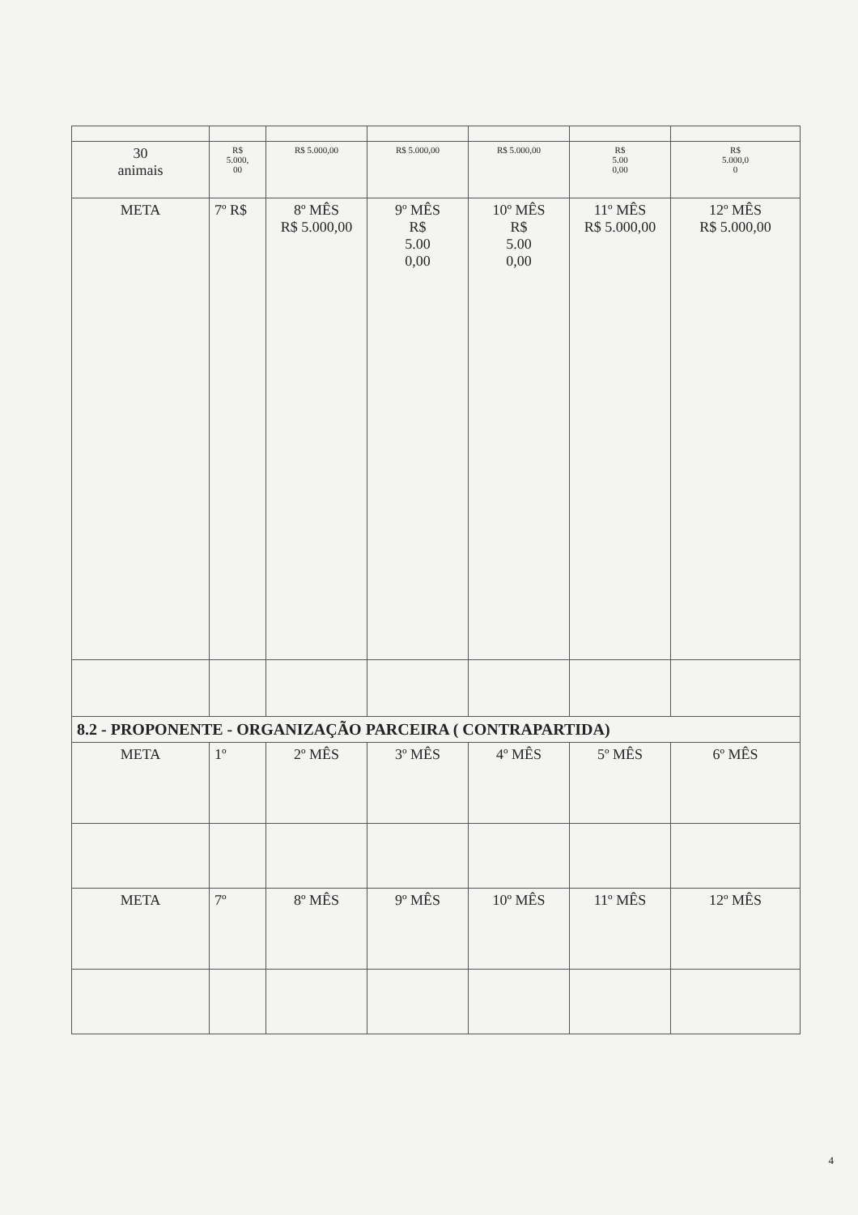| 30 animais | R$ 5.000, 00 | R$ 5.000,00 | R$ 5.000,00 | R$ 5.000,00 | R$ 5.00 0,00 | R$ 5.000,0 0 |
| META | 7º R$ | 8º MÊS R$ 5.000,00 | 9º MÊS R$ 5.00 0,00 | 10º MÊS R$ 5.00 0,00 | 11º MÊS R$ 5.000,00 | 12º MÊS R$ 5.000,00 |
| 8.2 - PROPONENTE - ORGANIZAÇÃO PARCEIRA ( CONTRAPARTIDA) | | | | | | |
| META | 1º | 2º MÊS | 3º MÊS | 4º MÊS | 5º MÊS | 6º MÊS |
| META | 7º | 8º MÊS | 9º MÊS | 10º MÊS | 11º MÊS | 12º MÊS |
4